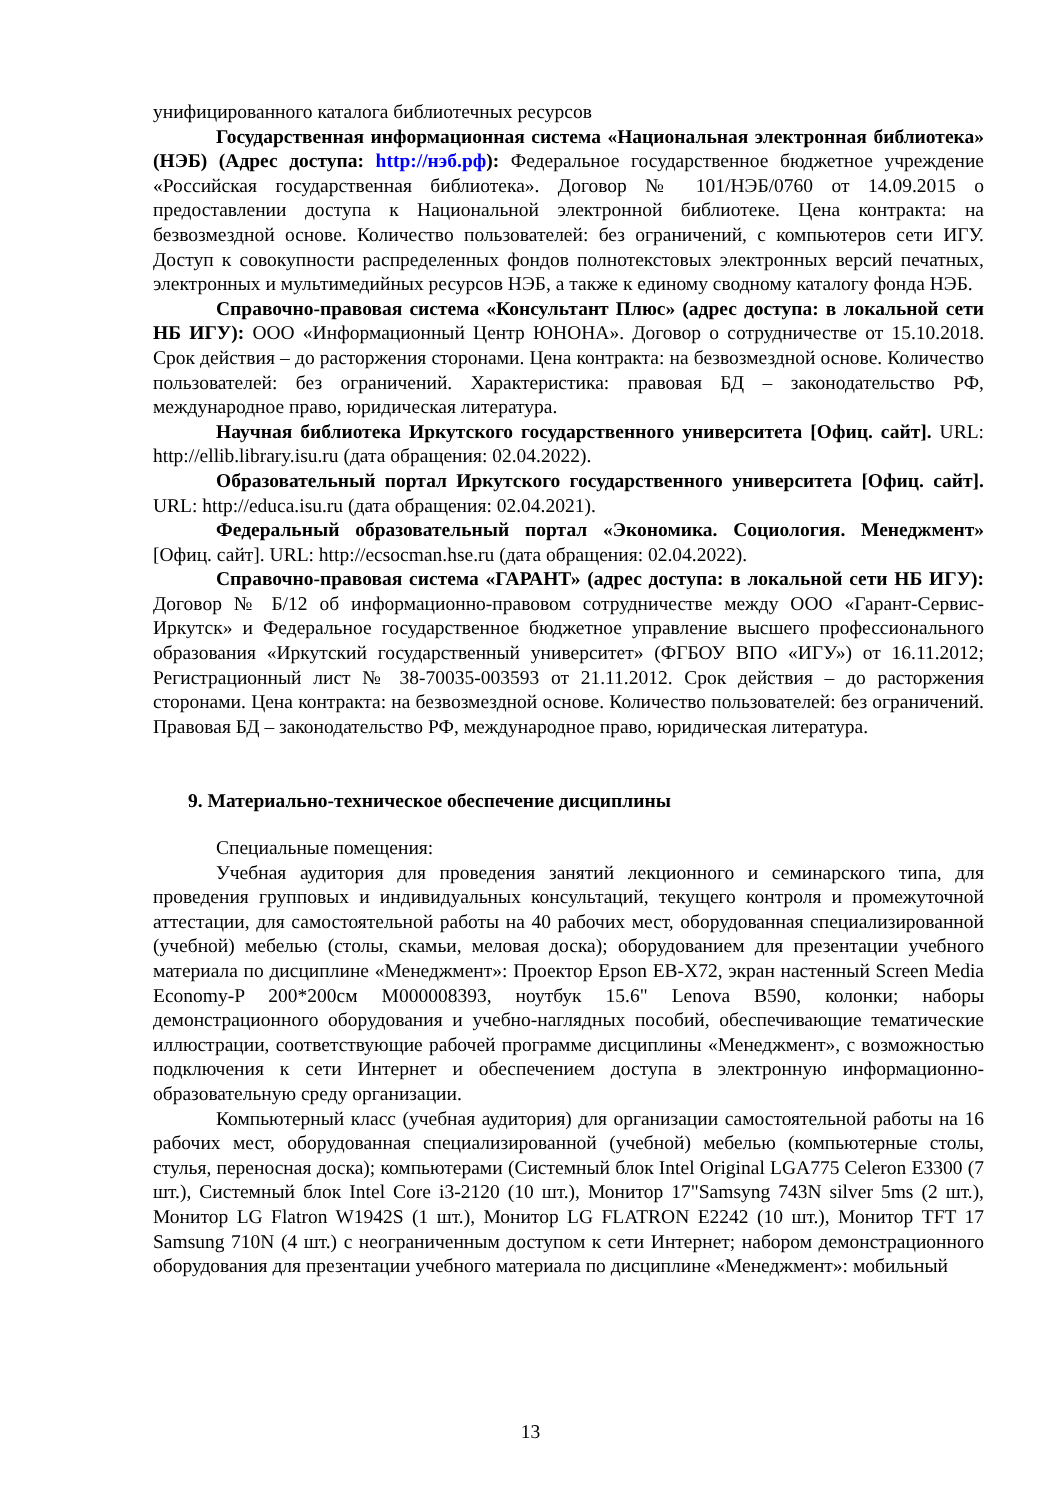унифицированного каталога библиотечных ресурсов
Государственная информационная система «Национальная электронная библиотека» (НЭБ) (Адрес доступа: http://нэб.рф): Федеральное государственное бюджетное учреждение «Российская государственная библиотека». Договор № 101/НЭБ/0760 от 14.09.2015 о предоставлении доступа к Национальной электронной библиотеке. Цена контракта: на безвозмездной основе. Количество пользователей: без ограничений, с компьютеров сети ИГУ. Доступ к совокупности распределенных фондов полнотекстовых электронных версий печатных, электронных и мультимедийных ресурсов НЭБ, а также к единому сводному каталогу фонда НЭБ.
Справочно-правовая система «Консультант Плюс» (адрес доступа: в локальной сети НБ ИГУ): ООО «Информационный Центр ЮНОНА». Договор о сотрудничестве от 15.10.2018. Срок действия – до расторжения сторонами. Цена контракта: на безвозмездной основе. Количество пользователей: без ограничений. Характеристика: правовая БД – законодательство РФ, международное право, юридическая литература.
Научная библиотека Иркутского государственного университета [Офиц. сайт]. URL: http://ellib.library.isu.ru (дата обращения: 02.04.2022).
Образовательный портал Иркутского государственного университета [Офиц. сайт]. URL: http://educa.isu.ru (дата обращения: 02.04.2021).
Федеральный образовательный портал «Экономика. Социология. Менеджмент» [Офиц. сайт]. URL: http://ecsocman.hse.ru (дата обращения: 02.04.2022).
Справочно-правовая система «ГАРАНТ» (адрес доступа: в локальной сети НБ ИГУ): Договор № Б/12 об информационно-правовом сотрудничестве между ООО «Гарант-Сервис-Иркутск» и Федеральное государственное бюджетное управление высшего профессионального образования «Иркутский государственный университет» (ФГБОУ ВПО «ИГУ») от 16.11.2012; Регистрационный лист № 38-70035-003593 от 21.11.2012. Срок действия – до расторжения сторонами. Цена контракта: на безвозмездной основе. Количество пользователей: без ограничений. Правовая БД – законодательство РФ, международное право, юридическая литература.
9. Материально-техническое обеспечение дисциплины
Специальные помещения:
Учебная аудитория для проведения занятий лекционного и семинарского типа, для проведения групповых и индивидуальных консультаций, текущего контроля и промежуточной аттестации, для самостоятельной работы на 40 рабочих мест, оборудованная специализированной (учебной) мебелью (столы, скамьи, меловая доска); оборудованием для презентации учебного материала по дисциплине «Менеджмент»: Проектор Epson EB-X72, экран настенный Screen Media Economy-P 200*200см М000008393, ноутбук 15.6" Lenova B590, колонки; наборы демонстрационного оборудования и учебно-наглядных пособий, обеспечивающие тематические иллюстрации, соответствующие рабочей программе дисциплины «Менеджмент», с возможностью подключения к сети Интернет и обеспечением доступа в электронную информационно-образовательную среду организации.
Компьютерный класс (учебная аудитория) для организации самостоятельной работы на 16 рабочих мест, оборудованная специализированной (учебной) мебелью (компьютерные столы, стулья, переносная доска); компьютерами (Системный блок Intel Original LGA775 Celeron E3300 (7 шт.), Системный блок Intel Core i3-2120 (10 шт.), Монитор 17"Samsyng 743N silver 5ms (2 шт.), Монитор LG Flatron W1942S (1 шт.), Монитор LG FLATRON E2242 (10 шт.), Монитор TFT 17 Samsung 710N (4 шт.) с неограниченным доступом к сети Интернет; набором демонстрационного оборудования для презентации учебного материала по дисциплине «Менеджмент»: мобильный
13